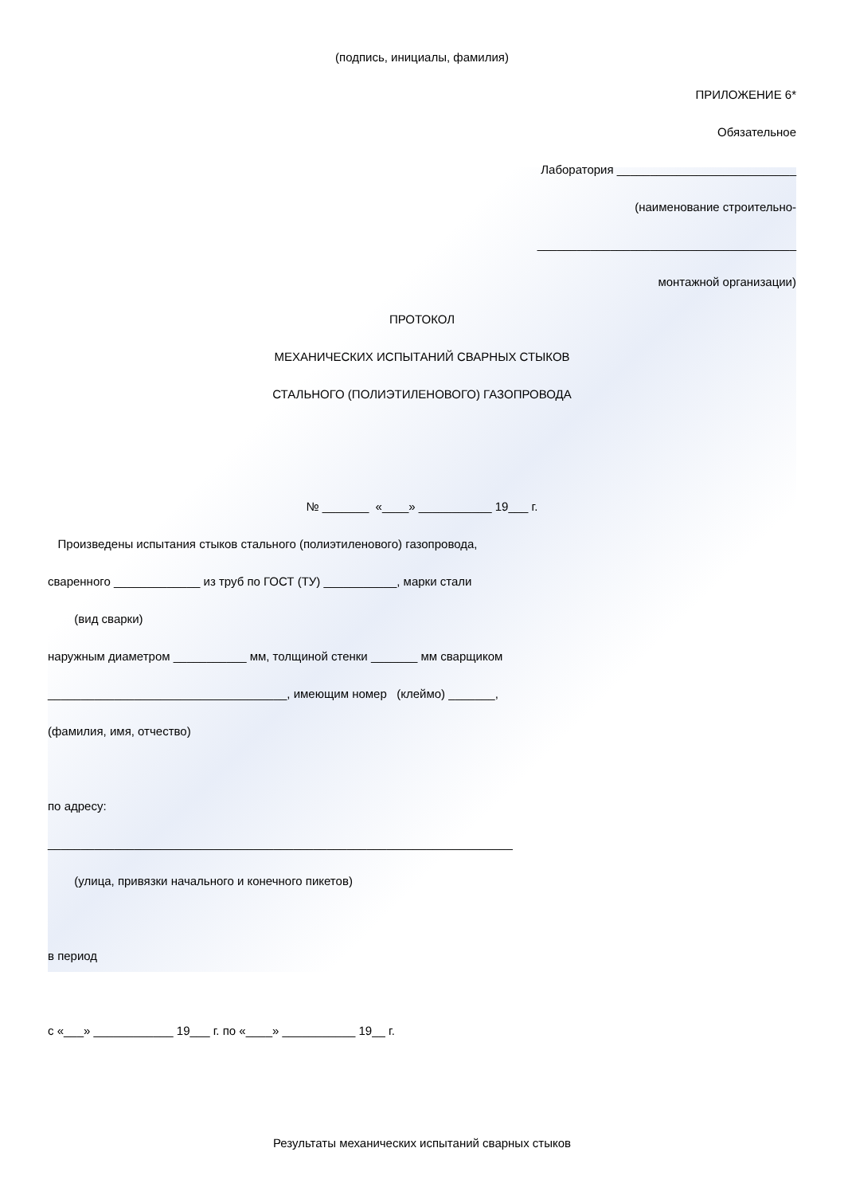(подпись, инициалы, фамилия)
ПРИЛОЖЕНИЕ 6*
Обязательное
Лаборатория ___________________________
(наименование строительно-
_______________________________________
монтажной организации)
ПРОТОКОЛ
МЕХАНИЧЕСКИХ ИСПЫТАНИЙ СВАРНЫХ СТЫКОВ
СТАЛЬНОГО (ПОЛИЭТИЛЕНОВОГО) ГАЗОПРОВОДА
№ _______ «____» ___________ 19___ г.
Произведены испытания стыков стального (полиэтиленового) газопровода,
сваренного _____________ из труб по ГОСТ (ТУ) ___________, марки стали
(вид сварки)
наружным диаметром ___________ мм, толщиной стенки _______ мм сварщиком
____________________________________, имеющим номер (клеймо) _______,
(фамилия, имя, отчество)
по адресу:
______________________________________________________________________
(улица, привязки начального и конечного пикетов)
в период
с «___» ____________ 19___ г. по «____» ___________ 19__ г.
Результаты механических испытаний сварных стыков